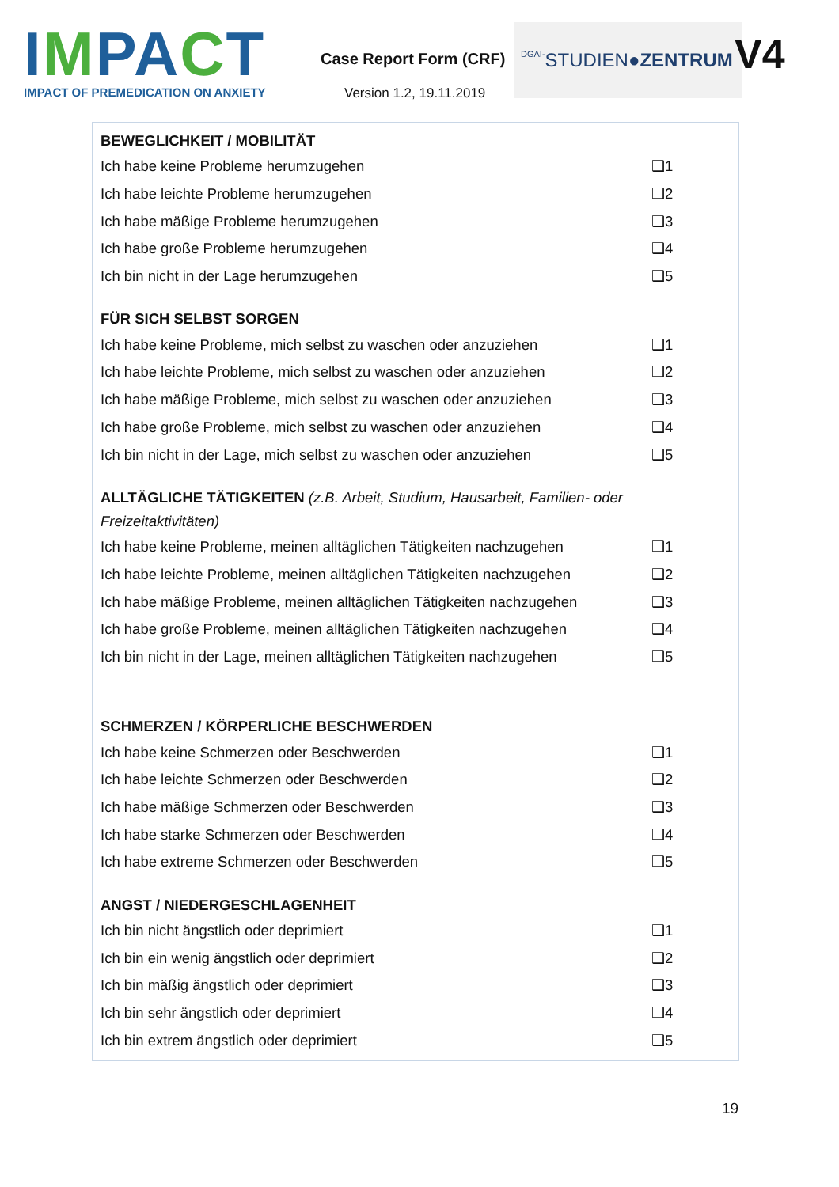IMPACT
IMPACT OF PREMEDICATION ON ANXIETY
Case Report Form (CRF)
Version 1.2, 19.11.2019
DGAI- STUDIEN ●ZENTRUM
V4
BEWEGLICHKEIT / MOBILITÄT
| Ich habe keine Probleme herumzugehen | ❑1 |
| Ich habe leichte Probleme herumzugehen | ❑2 |
| Ich habe mäßige Probleme herumzugehen | ❑3 |
| Ich habe große Probleme herumzugehen | ❑4 |
| Ich bin nicht in der Lage herumzugehen | ❑5 |
FÜR SICH SELBST SORGEN
| Ich habe keine Probleme, mich selbst zu waschen oder anzuziehen | ❑1 |
| Ich habe leichte Probleme, mich selbst zu waschen oder anzuziehen | ❑2 |
| Ich habe mäßige Probleme, mich selbst zu waschen oder anzuziehen | ❑3 |
| Ich habe große Probleme, mich selbst zu waschen oder anzuziehen | ❑4 |
| Ich bin nicht in der Lage, mich selbst zu waschen oder anzuziehen | ❑5 |
ALLTÄGLICHE TÄTIGKEITEN (z.B. Arbeit, Studium, Hausarbeit, Familien- oder Freizeitaktivitäten)
| Ich habe keine Probleme, meinen alltäglichen Tätigkeiten nachzugehen | ❑1 |
| Ich habe leichte Probleme, meinen alltäglichen Tätigkeiten nachzugehen | ❑2 |
| Ich habe mäßige Probleme, meinen alltäglichen Tätigkeiten nachzugehen | ❑3 |
| Ich habe große Probleme, meinen alltäglichen Tätigkeiten nachzugehen | ❑4 |
| Ich bin nicht in der Lage, meinen alltäglichen Tätigkeiten nachzugehen | ❑5 |
SCHMERZEN / KÖRPERLICHE BESCHWERDEN
| Ich habe keine Schmerzen oder Beschwerden | ❑1 |
| Ich habe leichte Schmerzen oder Beschwerden | ❑2 |
| Ich habe mäßige Schmerzen oder Beschwerden | ❑3 |
| Ich habe starke Schmerzen oder Beschwerden | ❑4 |
| Ich habe extreme Schmerzen oder Beschwerden | ❑5 |
ANGST / NIEDERGESCHLAGENHEIT
| Ich bin nicht ängstlich oder deprimiert | ❑1 |
| Ich bin ein wenig ängstlich oder deprimiert | ❑2 |
| Ich bin mäßig ängstlich oder deprimiert | ❑3 |
| Ich bin sehr ängstlich oder deprimiert | ❑4 |
| Ich bin extrem ängstlich oder deprimiert | ❑5 |
19